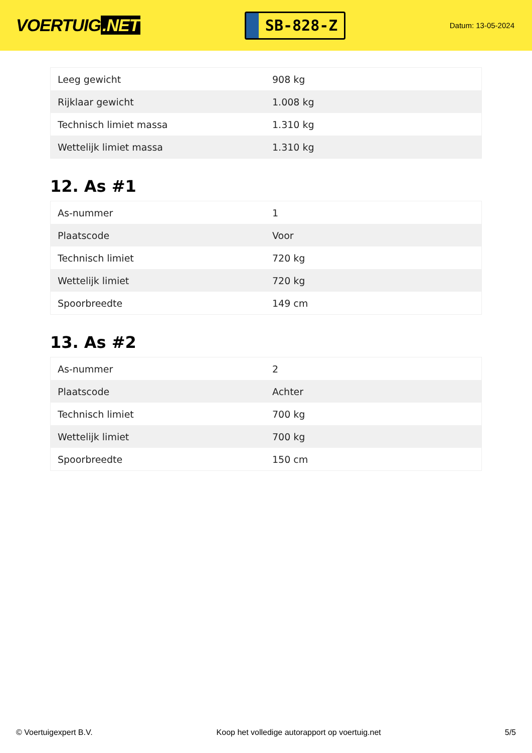VOERTUIG.NET
SB-828-Z
Datum: 13-05-2024
| Leeg gewicht | 908 kg |
| Rijklaar gewicht | 1.008 kg |
| Technisch limiet massa | 1.310 kg |
| Wettelijk limiet massa | 1.310 kg |
12. As #1
| As-nummer | 1 |
| Plaatscode | Voor |
| Technisch limiet | 720 kg |
| Wettelijk limiet | 720 kg |
| Spoorbreedte | 149 cm |
13. As #2
| As-nummer | 2 |
| Plaatscode | Achter |
| Technisch limiet | 700 kg |
| Wettelijk limiet | 700 kg |
| Spoorbreedte | 150 cm |
© Voertuigexpert B.V. Koop het volledige autorapport op voertuig.net 5/5